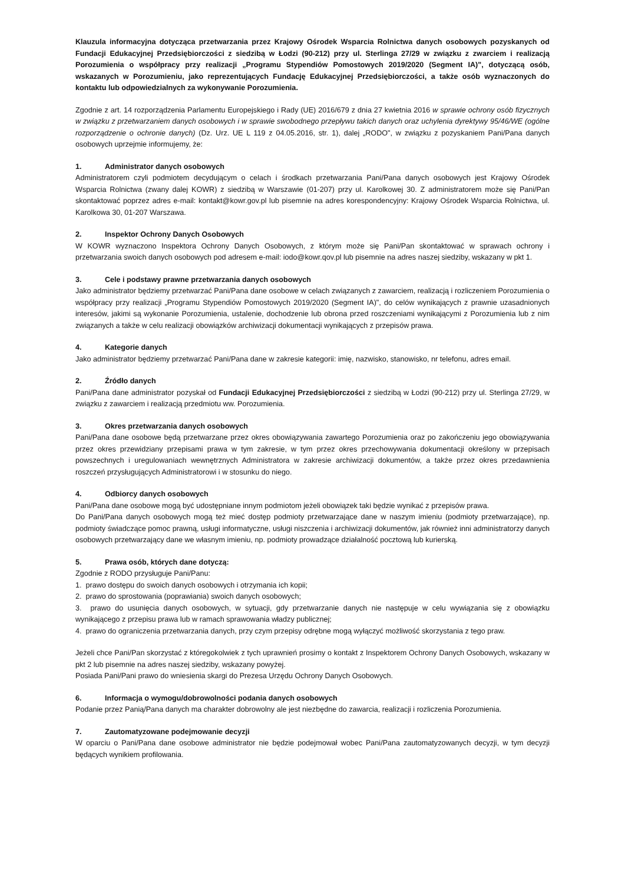Klauzula informacyjna dotycząca przetwarzania przez Krajowy Ośrodek Wsparcia Rolnictwa danych osobowych pozyskanych od Fundacji Edukacyjnej Przedsiębiorczości z siedzibą w Łodzi (90-212) przy ul. Sterlinga 27/29 w związku z zwarciem i realizacją Porozumienia o współpracy przy realizacji „Programu Stypendiów Pomostowych 2019/2020 (Segment IA)", dotyczącą osób, wskazanych w Porozumieniu, jako reprezentujących Fundację Edukacyjnej Przedsiębiorczości, a także osób wyznaczonych do kontaktu lub odpowiedzialnych za wykonywanie Porozumienia.
Zgodnie z art. 14 rozporządzenia Parlamentu Europejskiego i Rady (UE) 2016/679 z dnia 27 kwietnia 2016 w sprawie ochrony osób fizycznych w związku z przetwarzaniem danych osobowych i w sprawie swobodnego przepływu takich danych oraz uchylenia dyrektywy 95/46/WE (ogólne rozporządzenie o ochronie danych) (Dz. Urz. UE L 119 z 04.05.2016, str. 1), dalej „RODO", w związku z pozyskaniem Pani/Pana danych osobowych uprzejmie informujemy, że:
1. Administrator danych osobowych
Administratorem czyli podmiotem decydującym o celach i środkach przetwarzania Pani/Pana danych osobowych jest Krajowy Ośrodek Wsparcia Rolnictwa (zwany dalej KOWR) z siedzibą w Warszawie (01-207) przy ul. Karolkowej 30. Z administratorem może się Pani/Pan skontaktować poprzez adres e-mail: kontakt@kowr.gov.pl lub pisemnie na adres korespondencyjny: Krajowy Ośrodek Wsparcia Rolnictwa, ul. Karolkowa 30, 01-207 Warszawa.
2. Inspektor Ochrony Danych Osobowych
W KOWR wyznaczono Inspektora Ochrony Danych Osobowych, z którym może się Pani/Pan skontaktować w sprawach ochrony i przetwarzania swoich danych osobowych pod adresem e-mail: iodo@kowr.qov.pl lub pisemnie na adres naszej siedziby, wskazany w pkt 1.
3. Cele i podstawy prawne przetwarzania danych osobowych
Jako administrator będziemy przetwarzać Pani/Pana dane osobowe w celach związanych z zawarciem, realizacją i rozliczeniem Porozumienia o współpracy przy realizacji „Programu Stypendiów Pomostowych 2019/2020 (Segment IA)", do celów wynikających z prawnie uzasadnionych interesów, jakimi są wykonanie Porozumienia, ustalenie, dochodzenie lub obrona przed roszczeniami wynikającymi z Porozumienia lub z nim związanych a także w celu realizacji obowiązków archiwizacji dokumentacji wynikających z przepisów prawa.
4. Kategorie danych
Jako administrator będziemy przetwarzać Pani/Pana dane w zakresie kategorii: imię, nazwisko, stanowisko, nr telefonu, adres email.
2. Źródło danych
Pani/Pana dane administrator pozyskał od Fundacji Edukacyjnej Przedsiębiorczości z siedzibą w Łodzi (90-212) przy ul. Sterlinga 27/29, w związku z zawarciem i realizacją przedmiotu ww. Porozumienia.
3. Okres przetwarzania danych osobowych
Pani/Pana dane osobowe będą przetwarzane przez okres obowiązywania zawartego Porozumienia oraz po zakończeniu jego obowiązywania przez okres przewidziany przepisami prawa w tym zakresie, w tym przez okres przechowywania dokumentacji określony w przepisach powszechnych i uregulowaniach wewnętrznych Administratora w zakresie archiwizacji dokumentów, a także przez okres przedawnienia roszczeń przysługujących Administratorowi i w stosunku do niego.
4. Odbiorcy danych osobowych
Pani/Pana dane osobowe mogą być udostępniane innym podmiotom jeżeli obowiązek taki będzie wynikać z przepisów prawa.
Do Pani/Pana danych osobowych mogą też mieć dostęp podmioty przetwarzające dane w naszym imieniu (podmioty przetwarzające), np. podmioty świadczące pomoc prawną, usługi informatyczne, usługi niszczenia i archiwizacji dokumentów, jak również inni administratorzy danych osobowych przetwarzający dane we własnym imieniu, np. podmioty prowadzące działalność pocztową lub kurierską.
5. Prawa osób, których dane dotyczą:
Zgodnie z RODO przysługuje Pani/Panu:
1. prawo dostępu do swoich danych osobowych i otrzymania ich kopii;
2. prawo do sprostowania (poprawiania) swoich danych osobowych;
3. prawo do usunięcia danych osobowych, w sytuacji, gdy przetwarzanie danych nie następuje w celu wywiązania się z obowiązku wynikającego z przepisu prawa lub w ramach sprawowania władzy publicznej;
4. prawo do ograniczenia przetwarzania danych, przy czym przepisy odrębne mogą wyłączyć możliwość skorzystania z tego praw.
Jeżeli chce Pani/Pan skorzystać z któregokolwiek z tych uprawnień prosimy o kontakt z Inspektorem Ochrony Danych Osobowych, wskazany w pkt 2 lub pisemnie na adres naszej siedziby, wskazany powyżej.
Posiada Pani/Pani prawo do wniesienia skargi do Prezesa Urzędu Ochrony Danych Osobowych.
6. Informacja o wymogu/dobrowolności podania danych osobowych
Podanie przez Panią/Pana danych ma charakter dobrowolny ale jest niezbędne do zawarcia, realizacji i rozliczenia Porozumienia.
7. Zautomatyzowane podejmowanie decyzji
W oparciu o Pani/Pana dane osobowe administrator nie będzie podejmował wobec Pani/Pana zautomatyzowanych decyzji, w tym decyzji będących wynikiem profilowania.